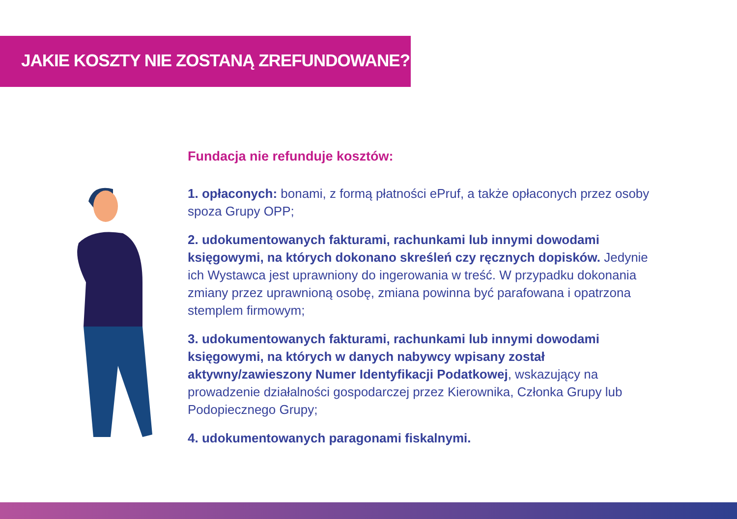JAKIE KOSZTY NIE ZOSTANĄ ZREFUNDOWANE?
Fundacja nie refunduje kosztów:
1. opłaconych: bonami, z formą płatności ePruf, a także opłaconych przez osoby spoza Grupy OPP;
2. udokumentowanych fakturami, rachunkami lub innymi dowodami księgowymi, na których dokonano skreśleń czy ręcznych dopisków. Jedynie ich Wystawca jest uprawniony do ingerowania w treść. W przypadku dokonania zmiany przez uprawnioną osobę, zmiana powinna być parafowana i opatrzona stemplem firmowym;
3. udokumentowanych fakturami, rachunkami lub innymi dowodami księgowymi, na których w danych nabywcy wpisany został aktywny/zawieszony Numer Identyfikacji Podatkowej, wskazujący na prowadzenie działalności gospodarczej przez Kierownika, Członka Grupy lub Podopiecznego Grupy;
4. udokumentowanych paragonami fiskalnymi.